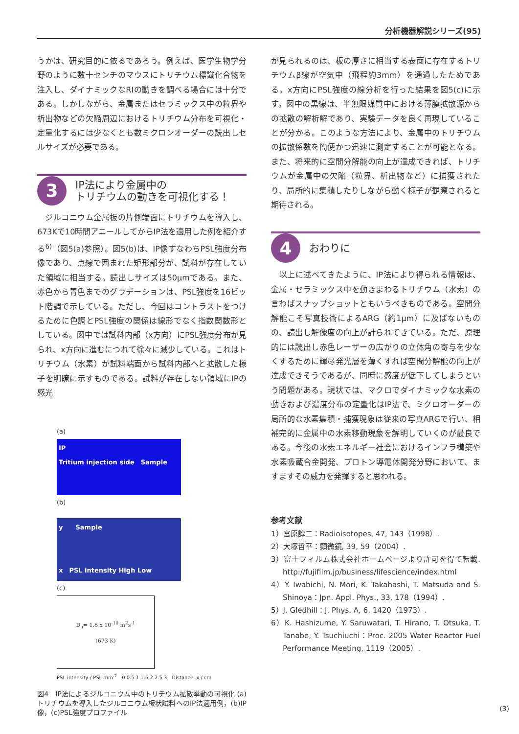分析機器解説シリーズ(95)
うかは、研究目的に依るであろう。例えば、医学生物学分野のように数十センチのマウスにトリチウム標識化合物を注入し、ダイナミックなRIの動きを調べる場合には十分である。しかしながら、金属またはセラミックス中の粒界や析出物などの欠陥周辺におけるトリチウム分布を可視化・定量化するには少なくとも数ミクロンオーダーの読出しセルサイズが必要である。
3
IP法により金属中の
トリチウムの動きを可視化する！
　ジルコニウム金属板の片側端面にトリチウムを導入し、673Kで10時間アニールしてからIP法を適用した例を紹介する<sup>6)</sup>（図5(a)参照）。図5(b)は、IP像すなわちPSL強度分布像であり、点線で囲まれた矩形部分が、試料が存在していた領域に相当する。読出しサイズは50μmである。また、赤色から青色までのグラデーションは、PSL強度を16ビット階調で示している。ただし、今回はコントラストをつけるために色調とPSL強度の関係は線形でなく指数関数形としている。図中では試料内部（x方向）にPSL強度分布が見られ、x方向に進むにつれて徐々に減少している。これはトリチウム（水素）が試料端面から試料内部へと拡散した様子を明瞭に示すものである。試料が存在しない領域にIPの感光
(a)
IP
Tritium injection side　Sample
(b)
y　　Sample
x　PSL intensity High Low
(c)
D<sub>a</sub>= 1.6 x 10<sup>-10</sup> m<sup>2</sup>s<sup>-1</sup>
(673 K)
PSL intensity / PSL mm<sup>-2</sup>　0 0.5 1 1.5 2 2.5 3　Distance, x / cm
図4　IP法によるジルコニウム中のトリチウム拡散挙動の可視化 (a)トリチウムを導入したジルコニウム板状試料へのIP法適用例，(b)IP像，(c)PSL強度プロファイル
が見られるのは、板の厚さに相当する表面に存在するトリチウムβ線が空気中（飛程約3mm）を通過したためである。x方向にPSL強度の線分析を行った結果を図5(c)に示す。図中の黒線は、半無限媒質中における薄膜拡散源からの拡散の解析解であり、実験データを良く再現していることが分かる。このような方法により、金属中のトリチウムの拡散係数を簡便かつ迅速に測定することが可能となる。また、将来的に空間分解能の向上が達成できれば、トリチウムが金属中の欠陥（粒界、析出物など）に捕獲されたり、局所的に集積したりしながら動く様子が観察されると期待される。
4
おわりに
　以上に述べてきたように、IP法により得られる情報は、金属・セラミックス中を動きまわるトリチウム（水素）の言わばスナップショットともいうべきものである。空間分解能こそ写真技術によるARG（約1μm）に及ばないものの、読出し解像度の向上が計られてきている。ただ、原理的には読出し赤色レーザーの広がりの立体角の寄与を少なくするために輝尽発光層を薄くすれば空間分解能の向上が達成できそうであるが、同時に感度が低下してしまうという問題がある。現状では、マクロでダイナミックな水素の動きおよび濃度分布の定量化はIP法で、ミクロオーダーの局所的な水素集積・捕獲現象は従来の写真ARGで行い、相補完的に金属中の水素移動現象を解明していくのが最良である。今後の水素エネルギー社会におけるインフラ構築や水素吸蔵合金開発、プロトン導電体開発分野において、ますますその威力を発揮すると思われる。
参考文献
1）宮原諄二：Radioisotopes, 47, 143（1998）.
2）大塚哲平：顕微鏡, 39, 59（2004）.
3）富士フィルム株式会社ホームページより許可を得て転載. http://fujifilm.jp/business/lifescience/index.html
4）Y. Iwabichi, N. Mori, K. Takahashi, T. Matsuda and S. Shinoya：Jpn. Appl. Phys., 33, 178（1994）.
5）J. Gledhill：J. Phys. A, 6, 1420（1973）.
6）K. Hashizume, Y. Saruwatari, T. Hirano, T. Otsuka, T. Tanabe, Y. Tsuchiuchi：Proc. 2005 Water Reactor Fuel Performance Meeting, 1119（2005）.
(3)